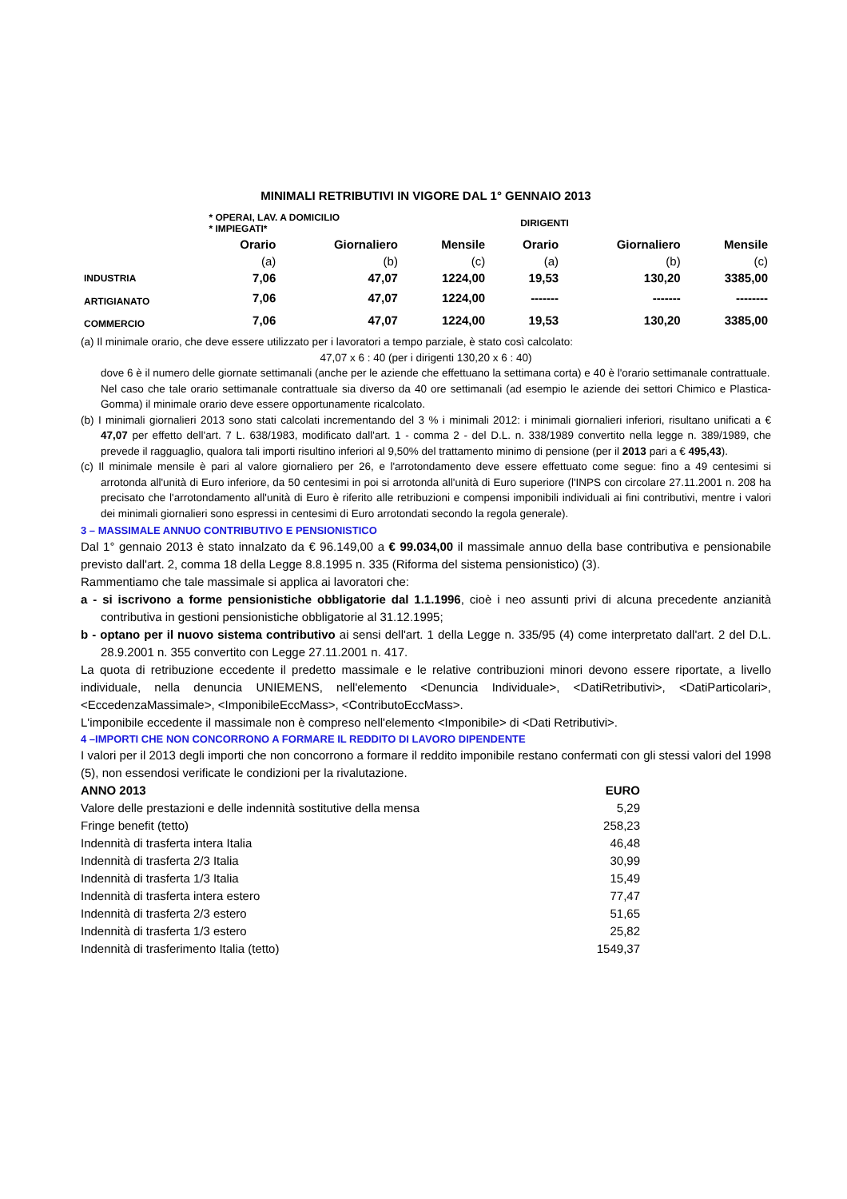MINIMALI RETRIBUTIVI IN VIGORE DAL 1° GENNAIO 2013
| | * OPERAI, LAV. A DOMICILIO * IMPIEGATI* | | | DIRIGENTI | | |
| | Orario | Giornaliero | Mensile | Orario | Giornaliero | Mensile |
| | (a) | (b) | (c) | (a) | (b) | (c) |
| INDUSTRIA | 7,06 | 47,07 | 1224,00 | 19,53 | 130,20 | 3385,00 |
| ARTIGIANATO | 7,06 | 47,07 | 1224,00 | ------- | ------- | -------- |
| COMMERCIO | 7,06 | 47,07 | 1224,00 | 19,53 | 130,20 | 3385,00 |
(a) Il minimale orario, che deve essere utilizzato per i lavoratori a tempo parziale, è stato così calcolato:
47,07 x 6 : 40 (per i dirigenti 130,20 x 6 : 40)
dove 6 è il numero delle giornate settimanali (anche per le aziende che effettuano la settimana corta) e 40 è l'orario settimanale contrattuale.
Nel caso che tale orario settimanale contrattuale sia diverso da 40 ore settimanali (ad esempio le aziende dei settori Chimico e Plastica-Gomma) il minimale orario deve essere opportunamente ricalcolato.
(b) I minimali giornalieri 2013 sono stati calcolati incrementando del 3 % i minimali 2012: i minimali giornalieri inferiori, risultano unificati a € 47,07 per effetto dell'art. 7 L. 638/1983, modificato dall'art. 1 - comma 2 - del D.L. n. 338/1989 convertito nella legge n. 389/1989, che prevede il ragguaglio, qualora tali importi risultino inferiori al 9,50% del trattamento minimo di pensione (per il 2013 pari a € 495,43).
(c) Il minimale mensile è pari al valore giornaliero per 26, e l'arrotondamento deve essere effettuato come segue: fino a 49 centesimi si arrotonda all'unità di Euro inferiore, da 50 centesimi in poi si arrotonda all'unità di Euro superiore (l'INPS con circolare 27.11.2001 n. 208 ha precisato che l'arrotondamento all'unità di Euro è riferito alle retribuzioni e compensi imponibili individuali ai fini contributivi, mentre i valori dei minimali giornalieri sono espressi in centesimi di Euro arrotondati secondo la regola generale).
3 – MASSIMALE ANNUO CONTRIBUTIVO E PENSIONISTICO
Dal 1° gennaio 2013 è stato innalzato da € 96.149,00 a € 99.034,00 il massimale annuo della base contributiva e pensionabile previsto dall'art. 2, comma 18 della Legge 8.8.1995 n. 335 (Riforma del sistema pensionistico) (3).
Rammentiamo che tale massimale si applica ai lavoratori che:
a - si iscrivono a forme pensionistiche obbligatorie dal 1.1.1996, cioè i neo assunti privi di alcuna precedente anzianità contributiva in gestioni pensionistiche obbligatorie al 31.12.1995;
b - optano per il nuovo sistema contributivo ai sensi dell'art. 1 della Legge n. 335/95 (4) come interpretato dall'art. 2 del D.L. 28.9.2001 n. 355 convertito con Legge 27.11.2001 n. 417.
La quota di retribuzione eccedente il predetto massimale e le relative contribuzioni minori devono essere riportate, a livello individuale, nella denuncia UNIEMENS, nell'elemento <Denuncia Individuale>, <DatiRetributivi>, <DatiParticolari>, <EccedenzaMassimale>, <ImponibileEccMass>, <ContributoEccMass>.
L'imponibile eccedente il massimale non è compreso nell'elemento <Imponibile> di <Dati Retributivi>.
4 –IMPORTI CHE NON CONCORRONO A FORMARE IL REDDITO DI LAVORO DIPENDENTE
I valori per il 2013 degli importi che non concorrono a formare il reddito imponibile restano confermati con gli stessi valori del 1998 (5), non essendosi verificate le condizioni per la rivalutazione.
| ANNO 2013 | EURO |
| --- | --- |
| Valore delle prestazioni e delle indennità sostitutive della mensa | 5,29 |
| Fringe benefit (tetto) | 258,23 |
| Indennità di trasferta intera Italia | 46,48 |
| Indennità di trasferta 2/3 Italia | 30,99 |
| Indennità di trasferta 1/3 Italia | 15,49 |
| Indennità di trasferta intera estero | 77,47 |
| Indennità di trasferta 2/3 estero | 51,65 |
| Indennità di trasferta 1/3 estero | 25,82 |
| Indennità di trasferimento Italia (tetto) | 1549,37 |